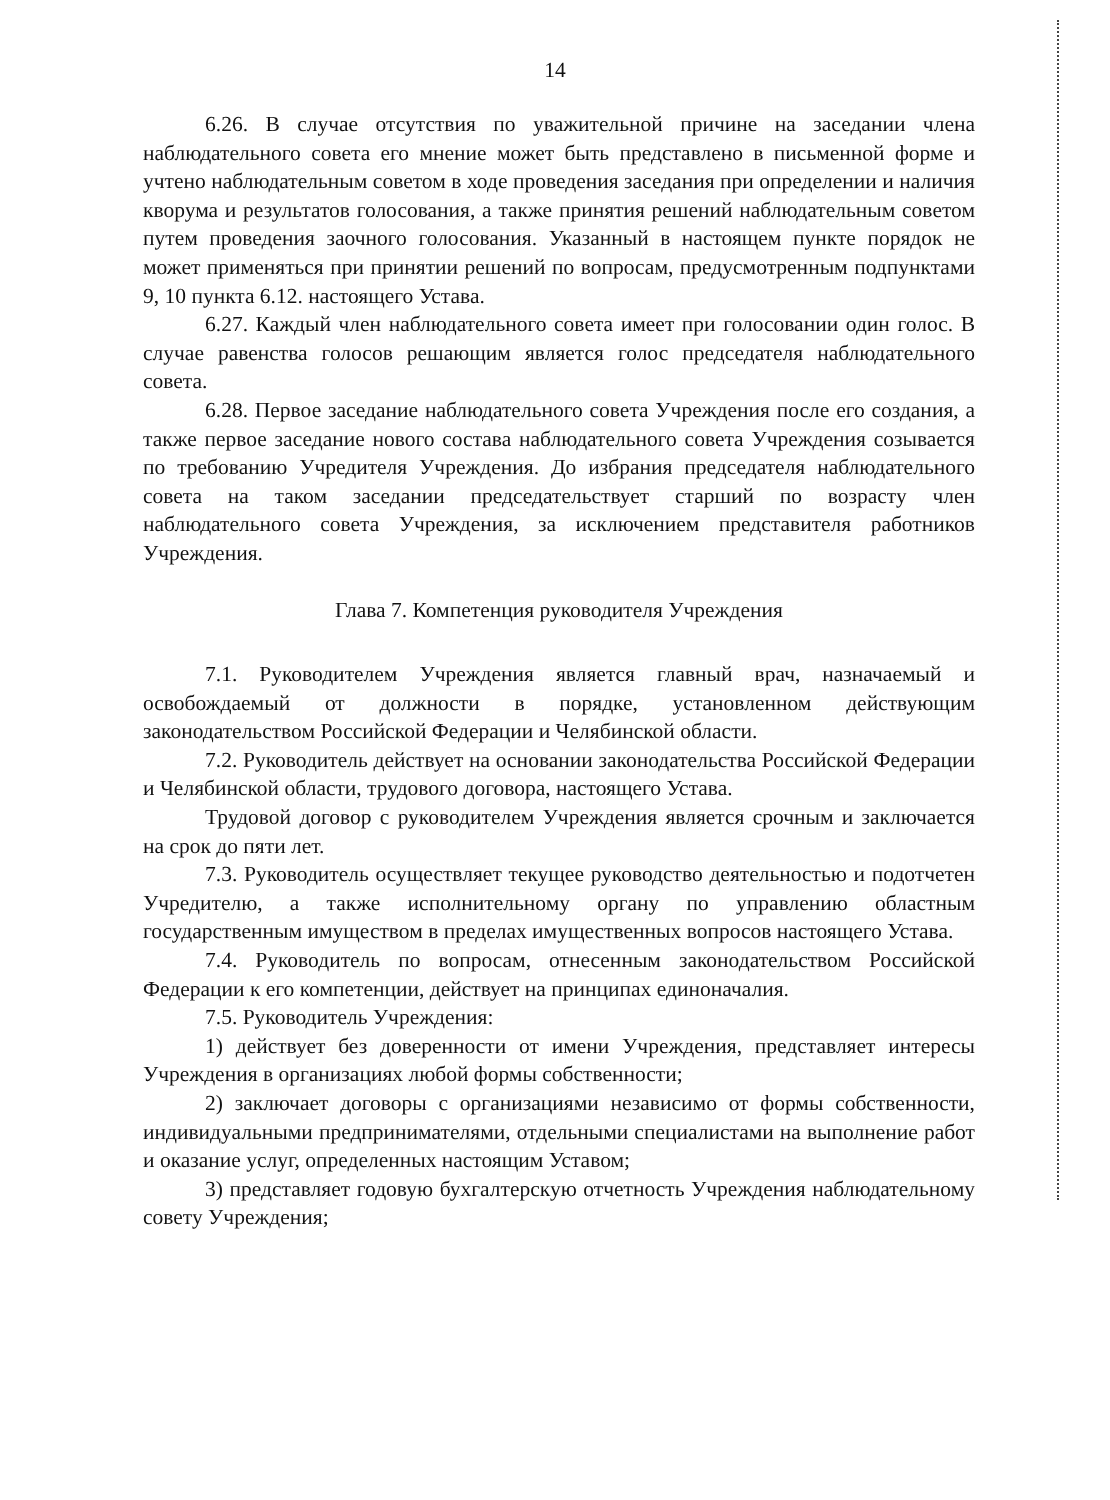14
6.26. В случае отсутствия по уважительной причине на заседании члена наблюдательного совета его мнение может быть представлено в письменной форме и учтено наблюдательным советом в ходе проведения заседания при определении и наличия кворума и результатов голосования, а также принятия решений наблюдательным советом путем проведения заочного голосования. Указанный в настоящем пункте порядок не может применяться при принятии решений по вопросам, предусмотренным подпунктами 9, 10 пункта 6.12. настоящего Устава.
6.27. Каждый член наблюдательного совета имеет при голосовании один голос. В случае равенства голосов решающим является голос председателя наблюдательного совета.
6.28. Первое заседание наблюдательного совета Учреждения после его создания, а также первое заседание нового состава наблюдательного совета Учреждения созывается по требованию Учредителя Учреждения. До избрания председателя наблюдательного совета на таком заседании председательствует старший по возрасту член наблюдательного совета Учреждения, за исключением представителя работников Учреждения.
Глава 7. Компетенция руководителя Учреждения
7.1. Руководителем Учреждения является главный врач, назначаемый и освобождаемый от должности в порядке, установленном действующим законодательством Российской Федерации и Челябинской области.
7.2. Руководитель действует на основании законодательства Российской Федерации и Челябинской области, трудового договора, настоящего Устава.
Трудовой договор с руководителем Учреждения является срочным и заключается на срок до пяти лет.
7.3. Руководитель осуществляет текущее руководство деятельностью и подотчетен Учредителю, а также исполнительному органу по управлению областным государственным имуществом в пределах имущественных вопросов настоящего Устава.
7.4. Руководитель по вопросам, отнесенным законодательством Российской Федерации к его компетенции, действует на принципах единоначалия.
7.5. Руководитель Учреждения:
1) действует без доверенности от имени Учреждения, представляет интересы Учреждения в организациях любой формы собственности;
2) заключает договоры с организациями независимо от формы собственности, индивидуальными предпринимателями, отдельными специалистами на выполнение работ и оказание услуг, определенных настоящим Уставом;
3) представляет годовую бухгалтерскую отчетность Учреждения наблюдательному совету Учреждения;